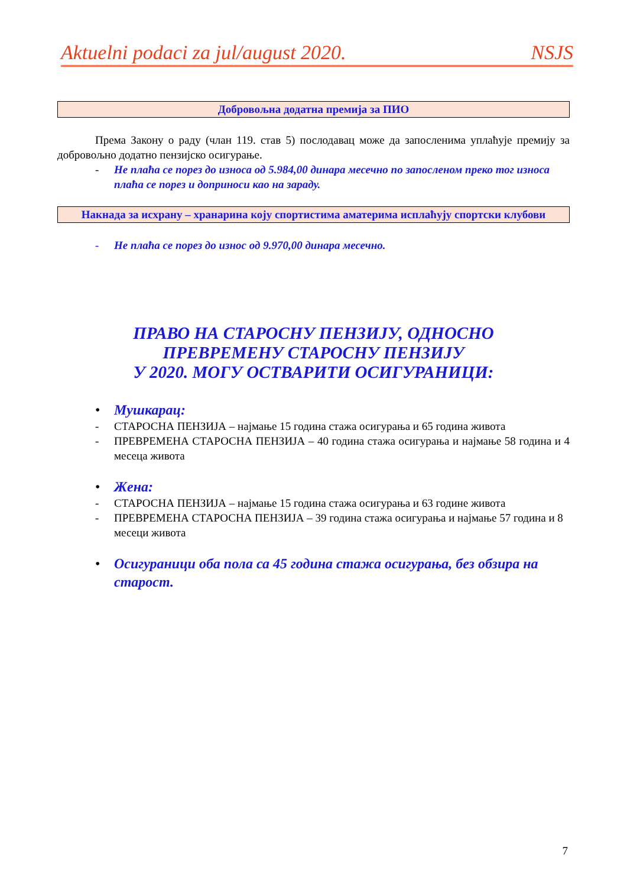Aktuelni podaci za jul/august 2020. NSJS
Добровољна додатна премија за ПИО
Према Закону о раду (члан 119. став 5) послодавац може да запосленима уплаћује премију за добровољно додатно пензијско осигурање.
- Не плаћа се порез до износа од 5.984,00 динара месечно по запосленом преко тог износа плаћа се порез и доприноси као на зараду.
Накнада за исхрану – хранарина коју спортистима аматерима исплаћују спортски клубови
- Не плаћа се порез до износ од 9.970,00 динара месечно.
ПРАВО НА СТАРОСНУ ПЕНЗИЈУ, ОДНОСНО
ПРЕВРЕМЕНУ СТАРОСНУ ПЕНЗИЈУ
У 2020. МОГУ ОСТВАРИТИ ОСИГУРАНИЦИ:
• Мушкарац:
- СТАРОСНА ПЕНЗИЈА – најмање 15 година стажа осигурања и 65 година живота
- ПРЕВРЕМЕНА СТАРОСНА ПЕНЗИЈА – 40 година стажа осигурања и најмање 58 година и 4 месеца живота
• Жена:
- СТАРОСНА ПЕНЗИЈА – најмање 15 година стажа осигурања и 63 године живота
- ПРЕВРЕМЕНА СТАРОСНА ПЕНЗИЈА – 39 година стажа осигурања и најмање 57 година и 8 месеци живота
• Осигураници оба пола са 45 година стажа осигурања, без обзира на старост.
7